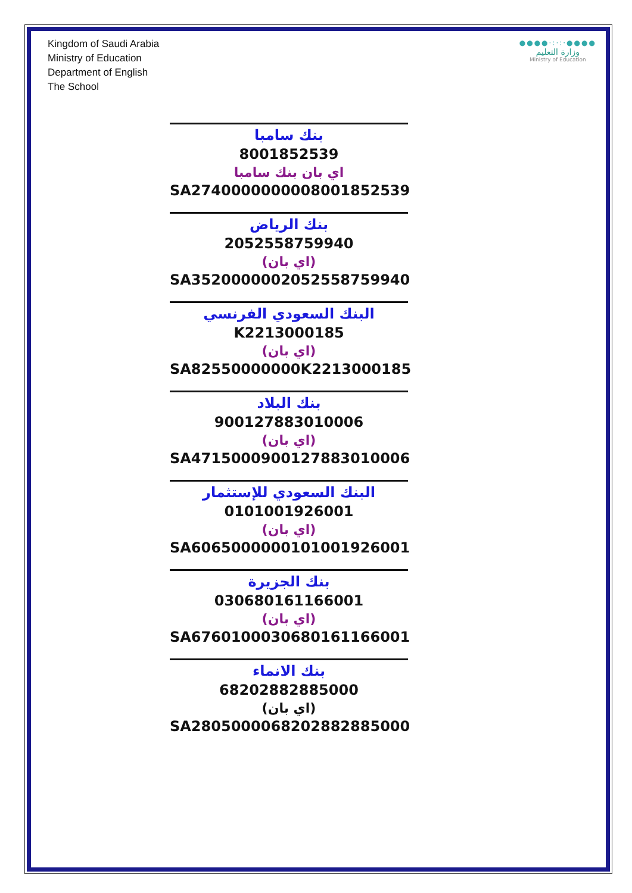Kingdom of Saudi Arabia
Ministry of Education
Department of English
The School
●●●●·:·:·●●●●
وزارة التعليم
Ministry of Education
بنك سامبا
8001852539
اي بان بنك سامبا
SA2740000000008001852539
بنك الرياض
2052558759940
(اي بان)
SA3520000002052558759940
البنك السعودي الفرنسي
K2213000185
(اي بان)
SA82550000000K2213000185
بنك البلاد
900127883010006
(اي بان)
SA4715000900127883010006
البنك السعودي للإستثمار
0101001926001
(اي بان)
SA6065000000101001926001
بنك الجزيرة
030680161166001
(اي بان)
SA6760100030680161166001
بنك الانماء
68202882885000
(اي بان)
SA2805000068202882885000